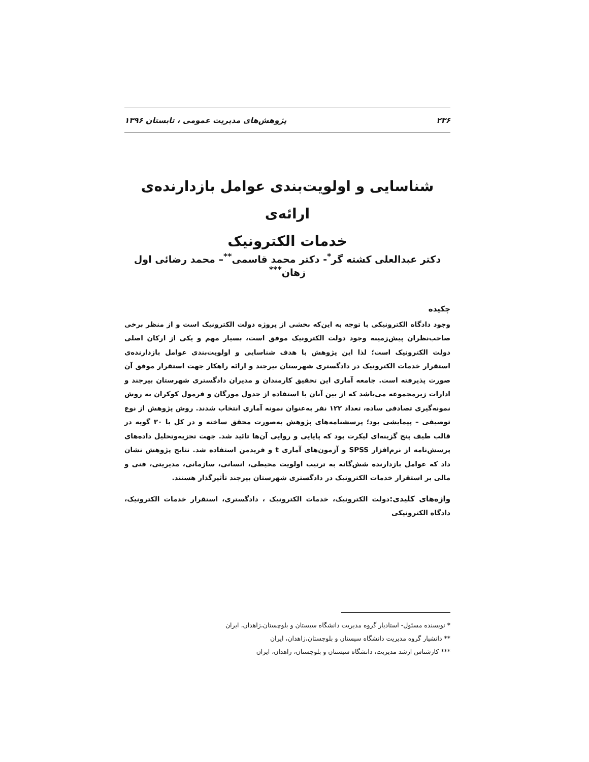۲۳۶ پژوهش‌های مدیریت عمومی ، تابستان ۱۳۹۶
شناسایی و اولویت‌بندی عوامل بازدارنده‌ی ارائه‌ی
خدمات الکترونیک
دکتر عبدالعلی کشته گر<sup>*</sup>- دکتر محمد قاسمی<sup>**</sup>– محمد رضائی اول زهان<sup>***</sup>
چکیده
وجود دادگاه الکترونیکی با توجه به این‌که بخشی از پروژه دولت الکترونیک است و از منظر برخی صاحب‌نظران پیش‌زمینه وجود دولت الکترونیک موفق است، بسیار مهم و یکی از ارکان اصلی دولت الکترونیک است؛ لذا این پژوهش با هدف شناسایی و اولویت‌بندی عوامل بازدارنده‌ی استقرار خدمات الکترونیک در دادگستری شهرستان بیرجند و ارائه راهکار جهت استقرار موفق آن صورت پذیرفته است. جامعه آماری این تحقیق کارمندان و مدیران دادگستری شهرستان بیرجند و ادارات زیرمجموعه می‌باشد که از بین آنان با استفاده از جدول مورگان و فرمول کوکران به روش نمونه‌گیری تصادفی ساده، تعداد ۱۲۲ نفر به‌عنوان نمونه آماری انتخاب شدند. روش پژوهش از نوع توصیفی – پیمایشی بود؛ پرسشنامه‌های پژوهش به‌صورت محقق ساخته و در کل با ۳۰ گویه در قالب طیف پنج گزینه‌ای لیکرت بود که پایایی و روایی آن‌ها تائید شد. جهت تجزیه‌وتحلیل داده‌های پرسش‌نامه از نرم‌افزار SPSS و آزمون‌های آماری t و فریدمن استفاده شد. نتایج پژوهش نشان داد که عوامل بازدارنده شش‌گانه به ترتیب اولویت محیطی، انسانی، سازمانی، مدیریتی، فنی و مالی بر استقرار خدمات الکترونیک در دادگستری شهرستان بیرجند تأثیرگذار هستند.
واژه‌های کلیدی: دولت الکترونیک، خدمات الکترونیک ، دادگستری، استقرار خدمات الکترونیک، دادگاه الکترونیکی
* نویسنده مسئول- استادیار گروه مدیریت دانشگاه سیستان و بلوچستان،زاهدان، ایران
** دانشیار گروه مدیریت دانشگاه سیستان و بلوچستان،زاهدان، ایران
*** کارشناس ارشد مدیریت، دانشگاه سیستان و بلوچستان، زاهدان، ایران